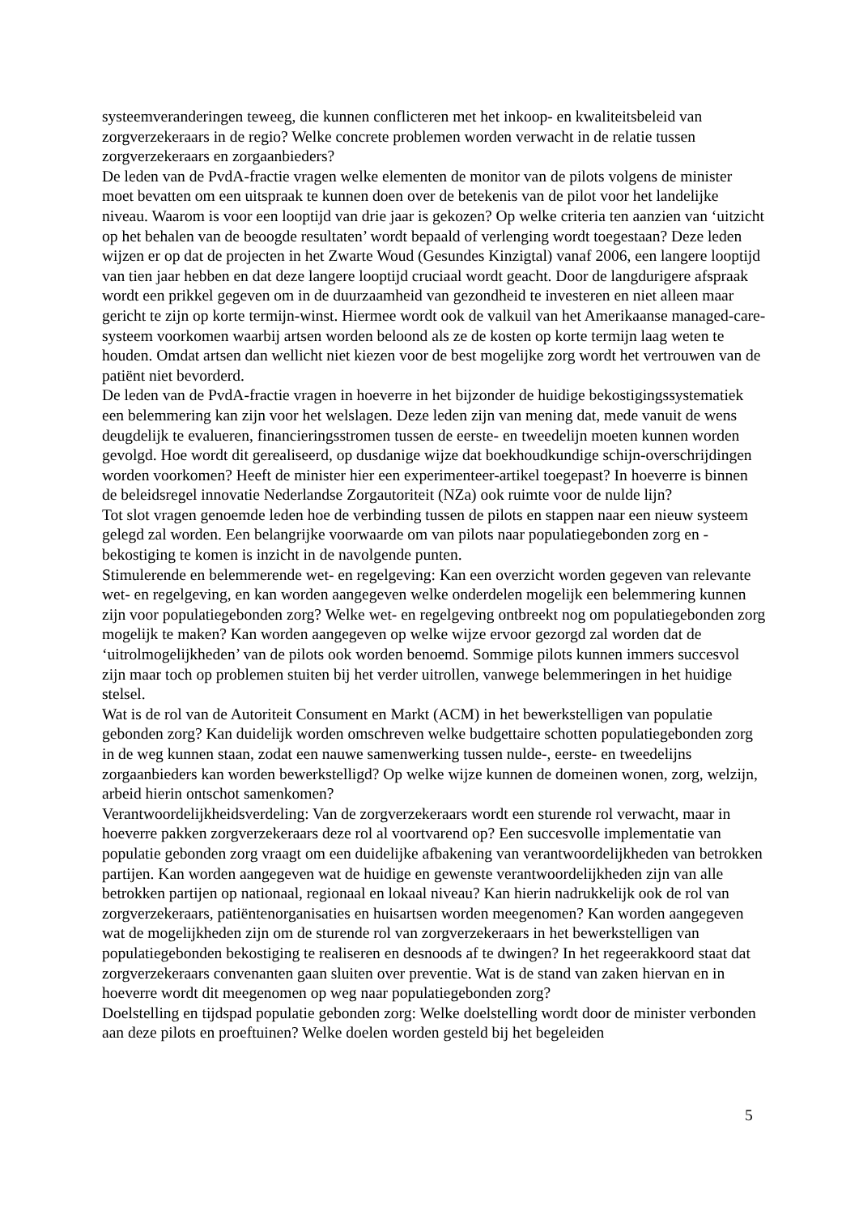systeemveranderingen teweeg, die kunnen conflicteren met het inkoop- en kwaliteitsbeleid van zorgverzekeraars in de regio? Welke concrete problemen worden verwacht in de relatie tussen zorgverzekeraars en zorgaanbieders?
De leden van de PvdA-fractie vragen welke elementen de monitor van de pilots volgens de minister moet bevatten om een uitspraak te kunnen doen over de betekenis van de pilot voor het landelijke niveau. Waarom is voor een looptijd van drie jaar is gekozen? Op welke criteria ten aanzien van ‘uitzicht op het behalen van de beoogde resultaten’ wordt bepaald of verlenging wordt toegestaan? Deze leden wijzen er op dat de projecten in het Zwarte Woud (Gesundes Kinzigtal) vanaf 2006, een langere looptijd van tien jaar hebben en dat deze langere looptijd cruciaal wordt geacht. Door de langdurigere afspraak wordt een prikkel gegeven om in de duurzaamheid van gezondheid te investeren en niet alleen maar gericht te zijn op korte termijn-winst. Hiermee wordt ook de valkuil van het Amerikaanse managed-care-systeem voorkomen waarbij artsen worden beloond als ze de kosten op korte termijn laag weten te houden. Omdat artsen dan wellicht niet kiezen voor de best mogelijke zorg wordt het vertrouwen van de patiënt niet bevorderd.
De leden van de PvdA-fractie vragen in hoeverre in het bijzonder de huidige bekostigingssystematiek een belemmering kan zijn voor het welslagen. Deze leden zijn van mening dat, mede vanuit de wens deugdelijk te evalueren, financieringsstromen tussen de eerste- en tweedelijn moeten kunnen worden gevolgd. Hoe wordt dit gerealiseerd, op dusdanige wijze dat boekhoudkundige schijn-overschrijdingen worden voorkomen? Heeft de minister hier een experimenteer-artikel toegepast? In hoeverre is binnen de beleidsregel innovatie Nederlandse Zorgautoriteit (NZa) ook ruimte voor de nulde lijn?
Tot slot vragen genoemde leden hoe de verbinding tussen de pilots en stappen naar een nieuw systeem gelegd zal worden. Een belangrijke voorwaarde om van pilots naar populatiegebonden zorg en -bekostiging te komen is inzicht in de navolgende punten.
Stimulerende en belemmerende wet- en regelgeving: Kan een overzicht worden gegeven van relevante wet- en regelgeving, en kan worden aangegeven welke onderdelen mogelijk een belemmering kunnen zijn voor populatiegebonden zorg? Welke wet- en regelgeving ontbreekt nog om populatiegebonden zorg mogelijk te maken? Kan worden aangegeven op welke wijze ervoor gezorgd zal worden dat de ‘uitrolmogelijkheden’ van de pilots ook worden benoemd. Sommige pilots kunnen immers succesvol zijn maar toch op problemen stuiten bij het verder uitrollen, vanwege belemmeringen in het huidige stelsel.
Wat is de rol van de Autoriteit Consument en Markt (ACM) in het bewerkstelligen van populatie gebonden zorg? Kan duidelijk worden omschreven welke budgettaire schotten populatiegebonden zorg in de weg kunnen staan, zodat een nauwe samenwerking tussen nulde-, eerste- en tweedelijns zorgaanbieders kan worden bewerkstelligd? Op welke wijze kunnen de domeinen wonen, zorg, welzijn, arbeid hierin ontschot samenkomen?
Verantwoordelijkheidsverdeling: Van de zorgverzekeraars wordt een sturende rol verwacht, maar in hoeverre pakken zorgverzekeraars deze rol al voortvarend op? Een succesvolle implementatie van populatie gebonden zorg vraagt om een duidelijke afbakening van verantwoordelijkheden van betrokken partijen. Kan worden aangegeven wat de huidige en gewenste verantwoordelijkheden zijn van alle betrokken partijen op nationaal, regionaal en lokaal niveau? Kan hierin nadrukkelijk ook de rol van zorgverzekeraars, patiëntenorganisaties en huisartsen worden meegenomen? Kan worden aangegeven wat de mogelijkheden zijn om de sturende rol van zorgverzekeraars in het bewerkstelligen van populatiegebonden bekostiging te realiseren en desnoods af te dwingen? In het regeerakkoord staat dat zorgverzekeraars convenanten gaan sluiten over preventie. Wat is de stand van zaken hiervan en in hoeverre wordt dit meegenomen op weg naar populatiegebonden zorg?
Doelstelling en tijdspad populatie gebonden zorg: Welke doelstelling wordt door de minister verbonden aan deze pilots en proeftuinen? Welke doelen worden gesteld bij het begeleiden
5